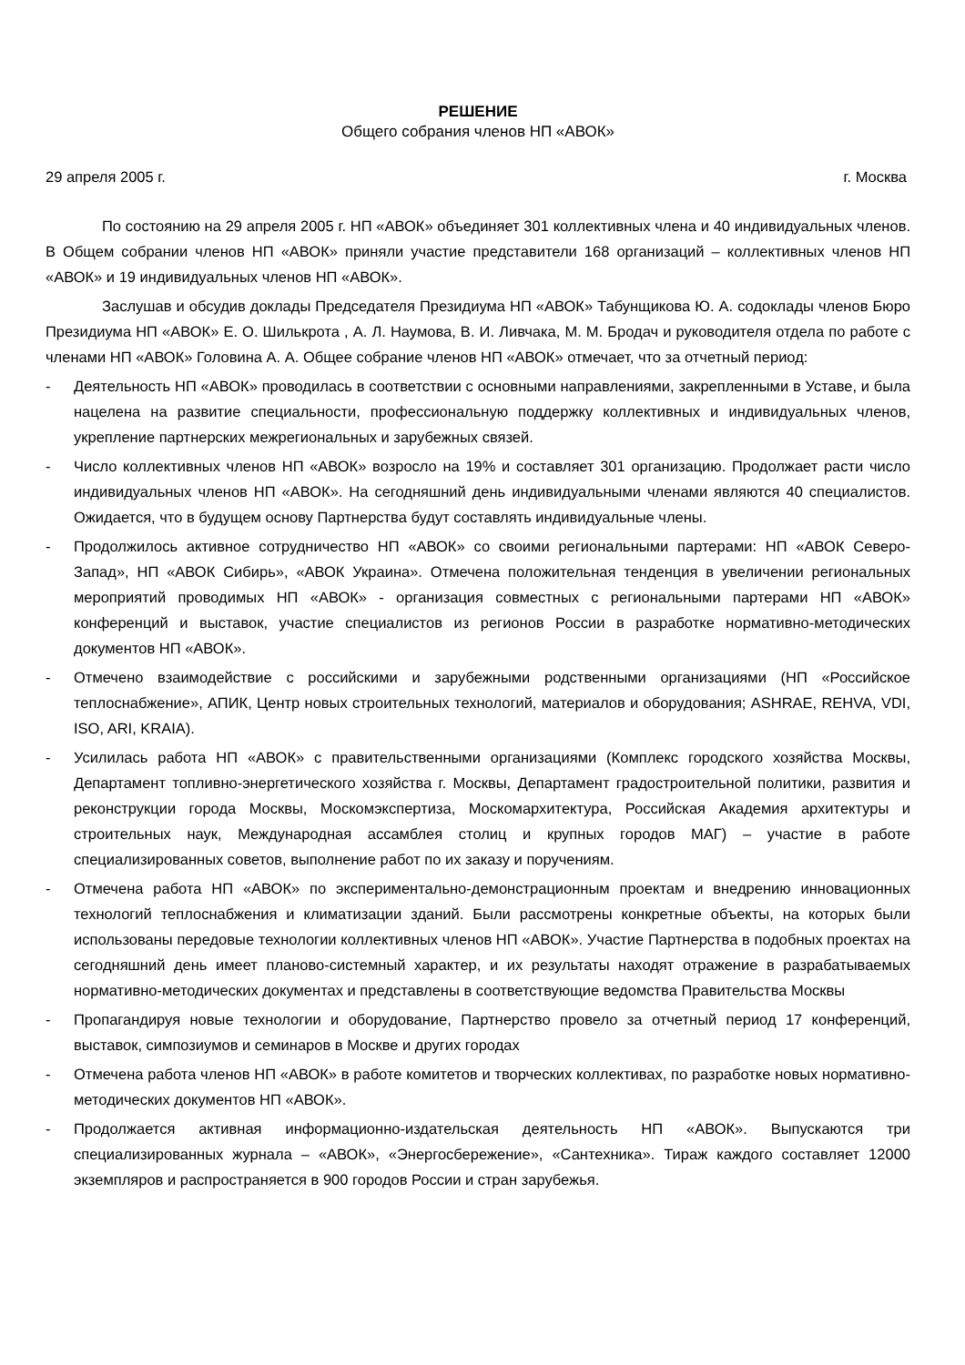РЕШЕНИЕ
Общего собрания членов НП «АВОК»
29 апреля 2005 г. г. Москва
По состоянию на 29 апреля 2005 г. НП «АВОК» объединяет 301 коллективных члена и 40 индивидуальных членов. В Общем собрании членов НП «АВОК» приняли участие представители 168 организаций – коллективных членов НП «АВОК» и 19 индивидуальных членов НП «АВОК».
Заслушав и обсудив доклады Председателя Президиума НП «АВОК» Табунщикова Ю. А. содоклады членов Бюро Президиума НП «АВОК» Е. О. Шилькрота , А. Л. Наумова, В. И. Ливчака, М. М. Бродач и руководителя отдела по работе с членами НП «АВОК» Головина А. А. Общее собрание членов НП «АВОК» отмечает, что за отчетный период:
- Деятельность НП «АВОК» проводилась в соответствии с основными направлениями, закрепленными в Уставе, и была нацелена на развитие специальности, профессиональную поддержку коллективных и индивидуальных членов, укрепление партнерских межрегиональных и зарубежных связей.
- Число коллективных членов НП «АВОК» возросло на 19% и составляет 301 организацию. Продолжает расти число индивидуальных членов НП «АВОК». На сегодняшний день индивидуальными членами являются 40 специалистов. Ожидается, что в будущем основу Партнерства будут составлять индивидуальные члены.
- Продолжилось активное сотрудничество НП «АВОК» со своими региональными партерами: НП «АВОК Северо-Запад», НП «АВОК Сибирь», «АВОК Украина». Отмечена положительная тенденция в увеличении региональных мероприятий проводимых НП «АВОК» - организация совместных с региональными партерами НП «АВОК» конференций и выставок, участие специалистов из регионов России в разработке нормативно-методических документов НП «АВОК».
- Отмечено взаимодействие с российскими и зарубежными родственными организациями (НП «Российское теплоснабжение», АПИК, Центр новых строительных технологий, материалов и оборудования; ASHRAE, REHVA, VDI, ISO, ARI, KRAIA).
- Усилилась работа НП «АВОК» с правительственными организациями (Комплекс городского хозяйства Москвы, Департамент топливно-энергетического хозяйства г. Москвы, Департамент градостроительной политики, развития и реконструкции города Москвы, Москомэкспертиза, Москомархитектура, Российская Академия архитектуры и строительных наук, Международная ассамблея столиц и крупных городов МАГ) – участие в работе специализированных советов, выполнение работ по их заказу и поручениям.
- Отмечена работа НП «АВОК» по экспериментально-демонстрационным проектам и внедрению инновационных технологий теплоснабжения и климатизации зданий. Были рассмотрены конкретные объекты, на которых были использованы передовые технологии коллективных членов НП «АВОК». Участие Партнерства в подобных проектах на сегодняшний день имеет планово-системный характер, и их результаты находят отражение в разрабатываемых нормативно-методических документах и представлены в соответствующие ведомства Правительства Москвы
- Пропагандируя новые технологии и оборудование, Партнерство провело за отчетный период 17 конференций, выставок, симпозиумов и семинаров в Москве и других городах
- Отмечена работа членов НП «АВОК» в работе комитетов и творческих коллективах, по разработке новых нормативно-методических документов НП «АВОК».
- Продолжается активная информационно-издательская деятельность НП «АВОК». Выпускаются три специализированных журнала – «АВОК», «Энергосбережение», «Сантехника». Тираж каждого составляет 12000 экземпляров и распространяется в 900 городов России и стран зарубежья.